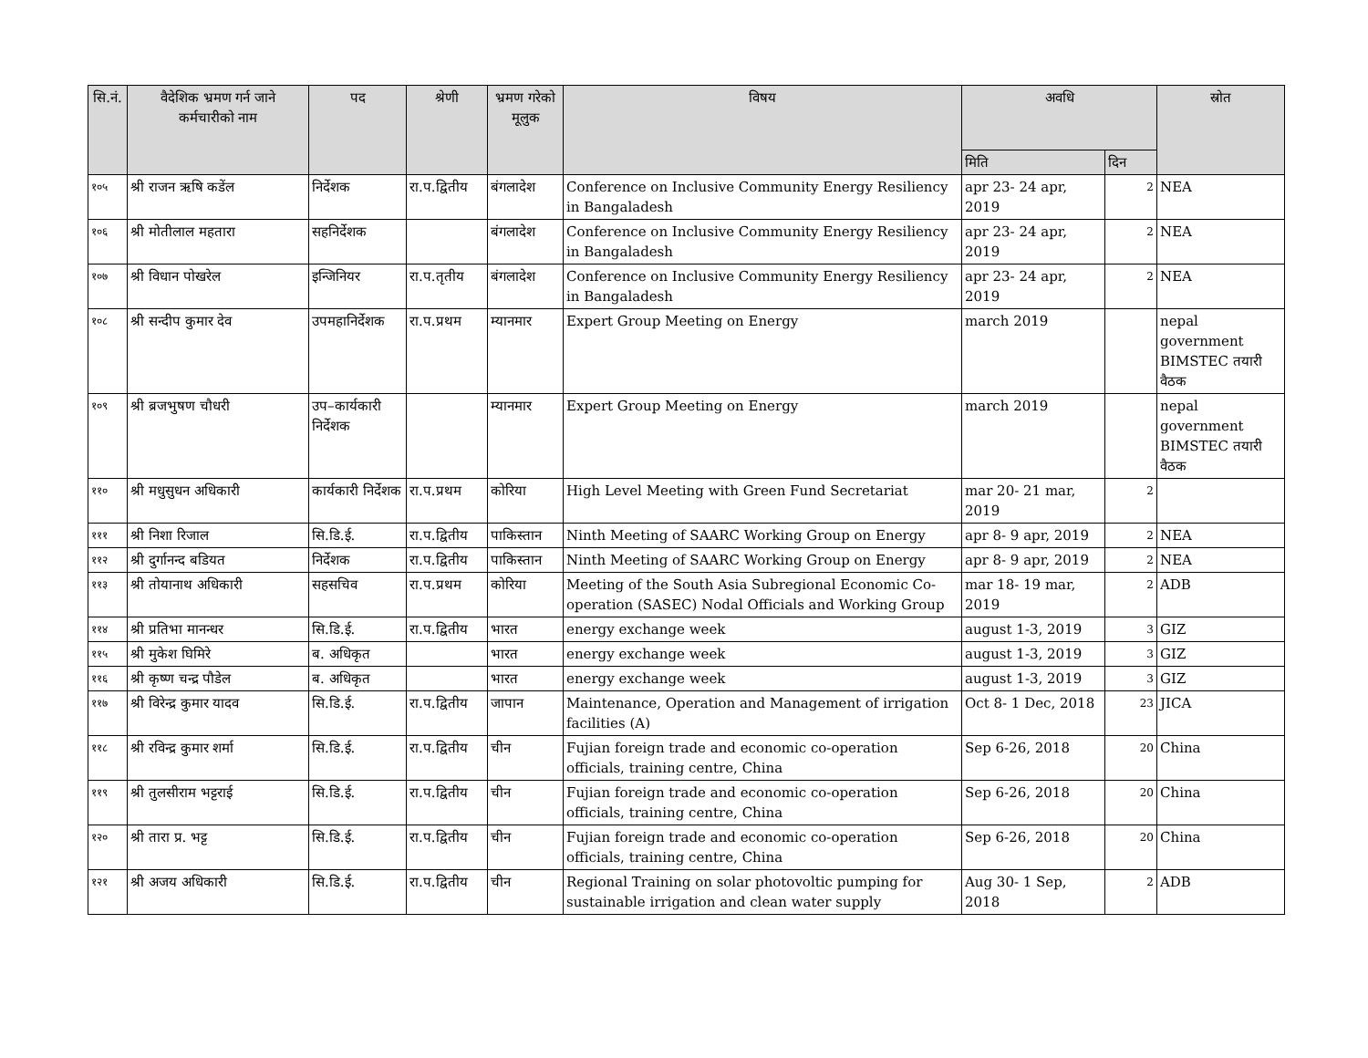| सि.नं. | वैदेशिक भ्रमण गर्न जाने कर्मचारीको नाम | पद | श्रेणी | भ्रमण गरेको मूलुक | विषय | अवधि | | स्रोत |
| --- | --- | --- | --- | --- | --- | --- | --- | --- |
| | | | | | | मिति | दिन | |
| १०५ | श्री राजन ऋषि कडेंल | निर्देशक | रा.प.द्वितीय | बंगलादेश | Conference on Inclusive Community Energy Resiliency in Bangaladesh | apr 23- 24 apr, 2019 | 2 | NEA |
| १०६ | श्री मोतीलाल महतारा | सहनिर्देशक | | बंगलादेश | Conference on Inclusive Community Energy Resiliency in Bangaladesh | apr 23- 24 apr, 2019 | 2 | NEA |
| १०७ | श्री विधान पोखरेल | इन्जिनियर | रा.प.तृतीय | बंगलादेश | Conference on Inclusive Community Energy Resiliency in Bangaladesh | apr 23- 24 apr, 2019 | 2 | NEA |
| १०८ | श्री सन्दीप कुमार देव | उपमहानिर्देशक | रा.प.प्रथम | म्यानमार | Expert Group Meeting on Energy | march 2019 | | nepal government BIMSTEC तयारी वैठक |
| १०९ | श्री ब्रजभुषण चौधरी | उप–कार्यकारी निर्देशक | | म्यानमार | Expert Group Meeting on Energy | march 2019 | | nepal government BIMSTEC तयारी वैठक |
| ११० | श्री मधुसुधन अधिकारी | कार्यकारी निर्देशक | रा.प.प्रथम | कोरिया | High Level Meeting with Green Fund Secretariat | mar 20- 21 mar, 2019 | 2 | |
| १११ | श्री निशा रिजाल | सि.डि.ई. | रा.प.द्वितीय | पाकिस्तान | Ninth Meeting of SAARC Working Group on Energy | apr 8- 9 apr, 2019 | 2 | NEA |
| ११२ | श्री दुर्गानन्द बडियत | निर्देशक | रा.प.द्वितीय | पाकिस्तान | Ninth Meeting of SAARC Working Group on Energy | apr 8- 9 apr, 2019 | 2 | NEA |
| ११३ | श्री तोयानाथ अधिकारी | सहसचिव | रा.प.प्रथम | कोरिया | Meeting of the South Asia Subregional Economic Co-operation (SASEC) Nodal Officials and Working Group | mar 18- 19 mar, 2019 | 2 | ADB |
| ११४ | श्री प्रतिभा मानन्धर | सि.डि.ई. | रा.प.द्वितीय | भारत | energy exchange week | august 1-3, 2019 | 3 | GIZ |
| ११५ | श्री मुकेश घिमिरे | ब. अधिकृत | | भारत | energy exchange week | august 1-3, 2019 | 3 | GIZ |
| ११६ | श्री कृष्ण चन्द्र पौडेल | ब. अधिकृत | | भारत | energy exchange week | august 1-3, 2019 | 3 | GIZ |
| ११७ | श्री विरेन्द्र कुमार यादव | सि.डि.ई. | रा.प.द्वितीय | जापान | Maintenance, Operation and Management of irrigation facilities (A) | Oct 8- 1 Dec, 2018 | 23 | JICA |
| ११८ | श्री रविन्द्र कुमार शर्मा | सि.डि.ई. | रा.प.द्वितीय | चीन | Fujian foreign trade and economic co-operation officials, training centre, China | Sep 6-26, 2018 | 20 | China |
| ११९ | श्री तुलसीराम भट्टराई | सि.डि.ई. | रा.प.द्वितीय | चीन | Fujian foreign trade and economic co-operation officials, training centre, China | Sep 6-26, 2018 | 20 | China |
| १२० | श्री तारा प्र. भट्ट | सि.डि.ई. | रा.प.द्वितीय | चीन | Fujian foreign trade and economic co-operation officials, training centre, China | Sep 6-26, 2018 | 20 | China |
| १२१ | श्री अजय अधिकारी | सि.डि.ई. | रा.प.द्वितीय | चीन | Regional Training on solar photovoltic pumping for sustainable irrigation and clean water supply | Aug 30- 1 Sep, 2018 | 2 | ADB |